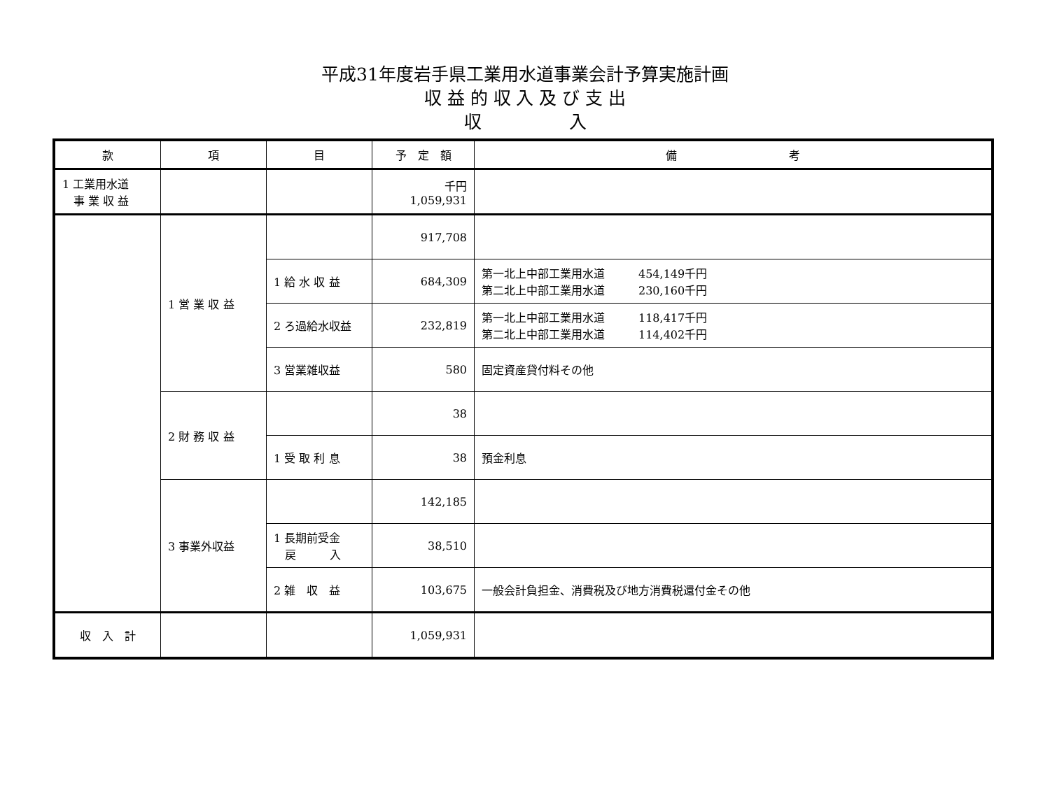平成31年度岩手県工業用水道事業会計予算実施計画
収 益 的 収 入 及 び 支 出
収　　　　　入
| 款 | 項 | 目 | 予 定 額 | 備 考 |
| --- | --- | --- | --- | --- |
| 1 工業用水道 事 業 収 益 | | | 千円 1,059,931 | |
| | 1 営 業 収 益 | | 917,708 | |
| | | 1 給 水 収 益 | 684,309 | 第一北上中部工業用水道 454,149千円 第二北上中部工業用水道 230,160千円 |
| | | 2 ろ過給水収益 | 232,819 | 第一北上中部工業用水道 118,417千円 第二北上中部工業用水道 114,402千円 |
| | | 3 営業雑収益 | 580 | 固定資産貸付料その他 |
| | 2 財 務 収 益 | | 38 | |
| | | 1 受 取 利 息 | 38 | 預金利息 |
| | 3 事業外収益 | | 142,185 | |
| | | 1 長期前受金 戻 入 | 38,510 | |
| | | 2 雑 収 益 | 103,675 | 一般会計負担金、消費税及び地方消費税還付金その他 |
| 収 入 計 | | | 1,059,931 | |